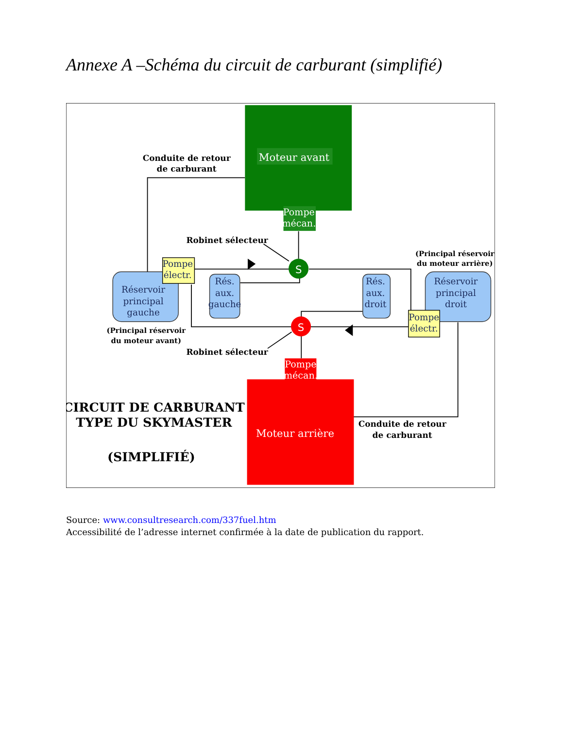Annexe A –Schéma du circuit de carburant (simplifié)
Moteur avant
Pompe
mécan.
S
S
Pompe
mécan.
Moteur arrière
Pompe
électr.
Réservoir
principal
gauche
Rés.
aux.
gauche
Rés.
aux.
droit
Réservoir
principal
droit
Pompe
électr.
Conduite de retour
de carburant
Robinet sélecteur
(Principal réservoir
du moteur arrière)
(Principal réservoir
du moteur avant)
Robinet sélecteur
CIRCUIT DE CARBURANT
TYPE DU SKYMASTER
(SIMPLIFIÉ)
Conduite de retour
de carburant
Source: www.consultresearch.com/337fuel.htm
Accessibilité de l’adresse internet confirmée à la date de publication du rapport.